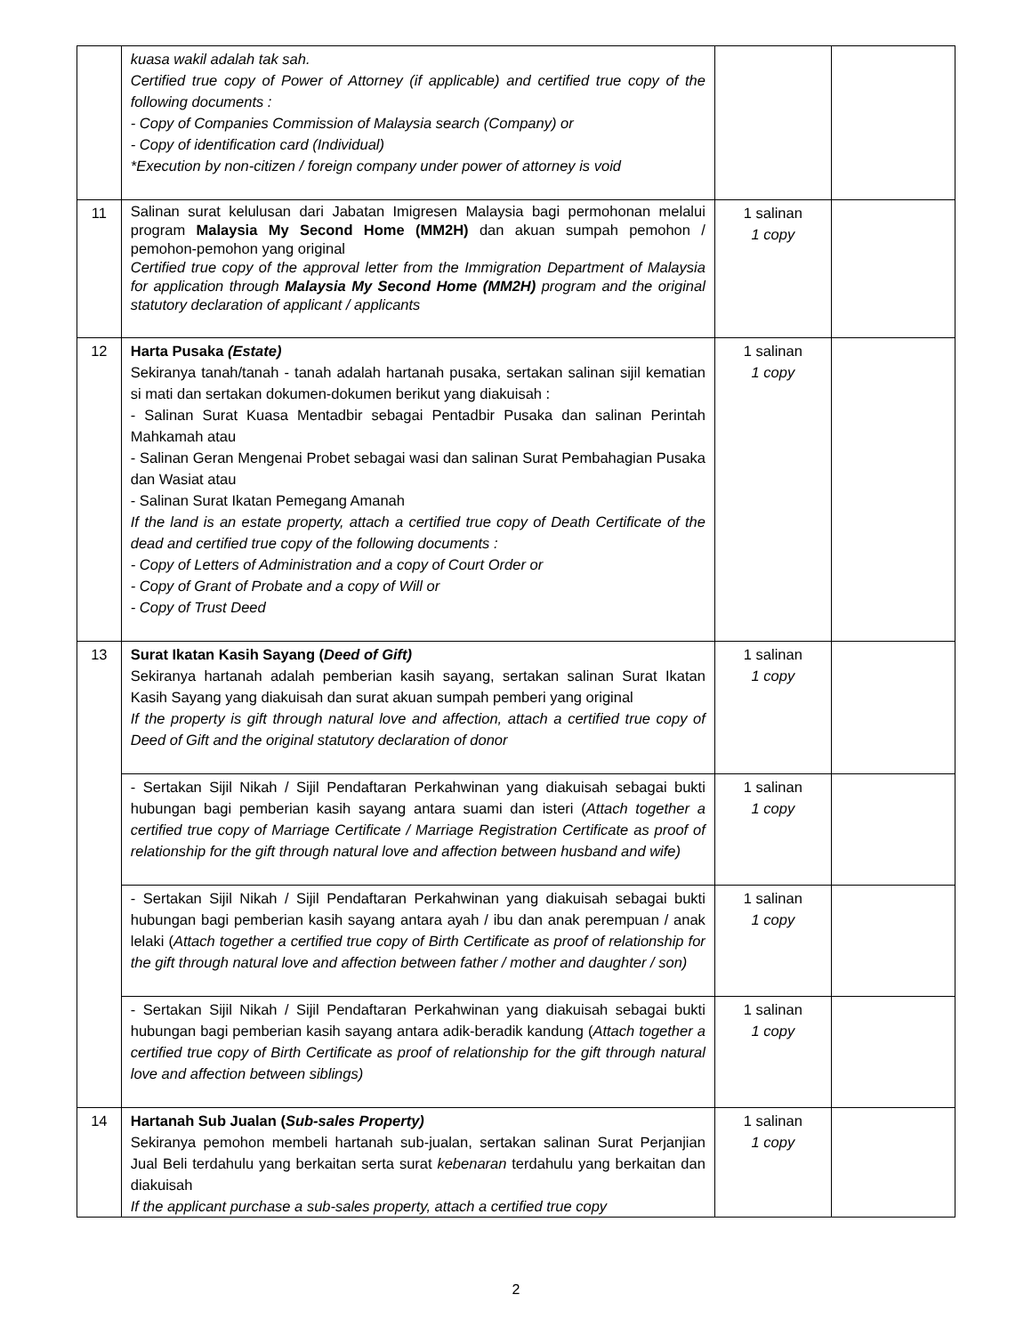| | kuasa wakil adalah tak sah. Certified true copy of Power of Attorney (if applicable) and certified true copy of the following documents : - Copy of Companies Commission of Malaysia search (Company) or - Copy of identification card (Individual) *Execution by non-citizen / foreign company under power of attorney is void | | |
| 11 | Salinan surat kelulusan dari Jabatan Imigresen Malaysia bagi permohonan melalui program Malaysia My Second Home (MM2H) dan akuan sumpah pemohon / pemohon-pemohon yang original Certified true copy of the approval letter from the Immigration Department of Malaysia for application through Malaysia My Second Home (MM2H) program and the original statutory declaration of applicant / applicants | 1 salinan 1 copy | |
| 12 | Harta Pusaka (Estate) Sekiranya tanah/tanah - tanah adalah hartanah pusaka, sertakan salinan sijil kematian si mati dan sertakan dokumen-dokumen berikut yang diakuisah : - Salinan Surat Kuasa Mentadbir sebagai Pentadbir Pusaka dan salinan Perintah Mahkamah atau - Salinan Geran Mengenai Probet sebagai wasi dan salinan Surat Pembahagian Pusaka dan Wasiat atau - Salinan Surat Ikatan Pemegang Amanah If the land is an estate property, attach a certified true copy of Death Certificate of the dead and certified true copy of the following documents : - Copy of Letters of Administration and a copy of Court Order or - Copy of Grant of Probate and a copy of Will or - Copy of Trust Deed | 1 salinan 1 copy | |
| 13 | Surat Ikatan Kasih Sayang ( Deed of Gift) Sekiranya hartanah adalah pemberian kasih sayang, sertakan salinan Surat Ikatan Kasih Sayang yang diakuisah dan surat akuan sumpah pemberi yang original If the property is gift through natural love and affection, attach a certified true copy of Deed of Gift and the original statutory declaration of donor | 1 salinan 1 copy | |
| | - Sertakan Sijil Nikah / Sijil Pendaftaran Perkahwinan yang diakuisah sebagai bukti hubungan bagi pemberian kasih sayang antara suami dan isteri ( Attach together a certified true copy of Marriage Certificate / Marriage Registration Certificate as proof of relationship for the gift through natural love and affection between husband and wife) | 1 salinan 1 copy | |
| | - Sertakan Sijil Nikah / Sijil Pendaftaran Perkahwinan yang diakuisah sebagai bukti hubungan bagi pemberian kasih sayang antara ayah / ibu dan anak perempuan / anak lelaki ( Attach together a certified true copy of Birth Certificate as proof of relationship for the gift through natural love and affection between father / mother and daughter / son) | 1 salinan 1 copy | |
| | - Sertakan Sijil Nikah / Sijil Pendaftaran Perkahwinan yang diakuisah sebagai bukti hubungan bagi pemberian kasih sayang antara adik-beradik kandung ( Attach together a certified true copy of Birth Certificate as proof of relationship for the gift through natural love and affection between siblings) | 1 salinan 1 copy | |
| 14 | Hartanah Sub Jualan ( Sub-sales Property) Sekiranya pemohon membeli hartanah sub-jualan, sertakan salinan Surat Perjanjian Jual Beli terdahulu yang berkaitan serta surat kebenaran terdahulu yang berkaitan dan diakuisah If the applicant purchase a sub-sales property, attach a certified true copy | 1 salinan 1 copy | |
2